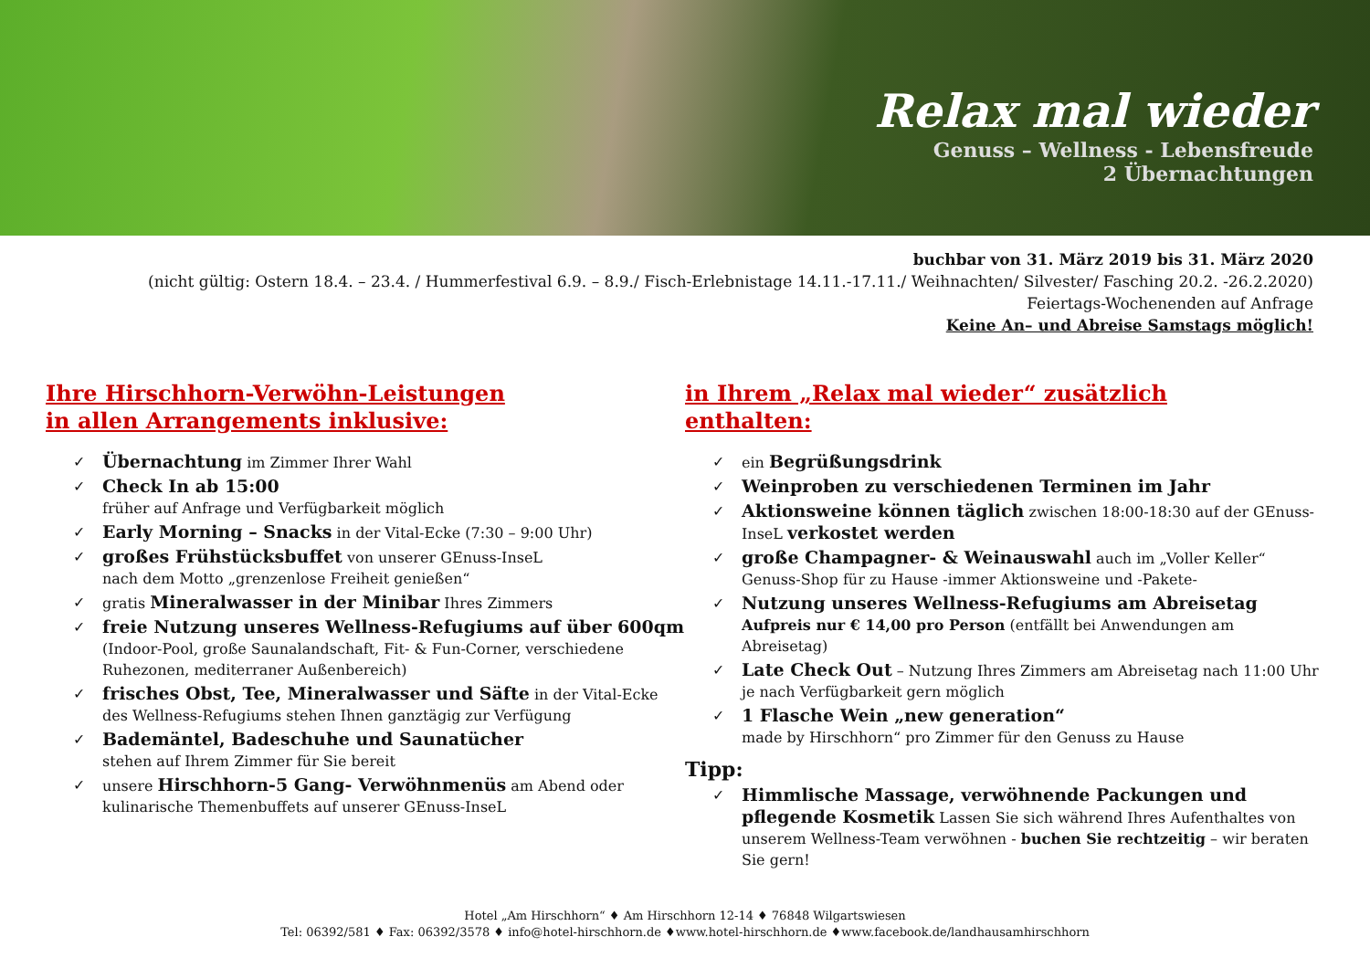Relax mal wieder
Genuss – Wellness - Lebensfreude
2 Übernachtungen
buchbar von 31. März 2019 bis 31. März 2020
(nicht gültig: Ostern 18.4. – 23.4. / Hummerfestival 6.9. – 8.9./ Fisch-Erlebnistage 14.11.-17.11./ Weihnachten/ Silvester/ Fasching 20.2. -26.2.2020)
Feiertags-Wochenenden auf Anfrage
Keine An– und Abreise Samstags möglich!
Ihre Hirschhorn-Verwöhn-Leistungen
in allen Arrangements inklusive:
✓ Übernachtung im Zimmer Ihrer Wahl
✓ Check In ab 15:00
früher auf Anfrage und Verfügbarkeit möglich
✓ Early Morning – Snacks in der Vital-Ecke (7:30 – 9:00 Uhr)
✓ großes Frühstücksbuffet von unserer GEnuss-InseL
nach dem Motto „grenzenlose Freiheit genießen“
✓ gratis Mineralwasser in der Minibar Ihres Zimmers
✓ freie Nutzung unseres Wellness-Refugiums auf über 600qm (Indoor-Pool, große Saunalandschaft, Fit- & Fun-Corner, verschiedene Ruhezonen, mediterraner Außenbereich)
✓ frisches Obst, Tee, Mineralwasser und Säfte in der Vital-Ecke des Wellness-Refugiums stehen Ihnen ganztägig zur Verfügung
✓ Bademäntel, Badeschuhe und Saunatücher
stehen auf Ihrem Zimmer für Sie bereit
✓ unsere Hirschhorn-5 Gang- Verwöhnmenüs am Abend oder kulinarische Themenbuffets auf unserer GEnuss-InseL
in Ihrem „Relax mal wieder“ zusätzlich
enthalten:
✓ ein Begrüßungsdrink
✓ Weinproben zu verschiedenen Terminen im Jahr
✓ Aktionsweine können täglich zwischen 18:00-18:30 auf der GEnuss-InseL verkostet werden
✓ große Champagner- & Weinauswahl auch im „Voller Keller“ Genuss-Shop für zu Hause -immer Aktionsweine und -Pakete-
✓ Nutzung unseres Wellness-Refugiums am Abreisetag
Aufpreis nur € 14,00 pro Person (entfällt bei Anwendungen am Abreisetag)
✓ Late Check Out – Nutzung Ihres Zimmers am Abreisetag nach 11:00 Uhr je nach Verfügbarkeit gern möglich
✓ 1 Flasche Wein „new generation“
made by Hirschhorn“ pro Zimmer für den Genuss zu Hause
Tipp:
✓ Himmlische Massage, verwöhnende Packungen und pflegende Kosmetik Lassen Sie sich während Ihres Aufenthaltes von unserem Wellness-Team verwöhnen - buchen Sie rechtzeitig – wir beraten Sie gern!
Hotel „Am Hirschhorn“ ♦ Am Hirschhorn 12-14 ♦ 76848 Wilgartswiesen
Tel: 06392/581 ♦ Fax: 06392/3578 ♦ info@hotel-hirschhorn.de ♦www.hotel-hirschhorn.de ♦www.facebook.de/landhausamhirschhorn